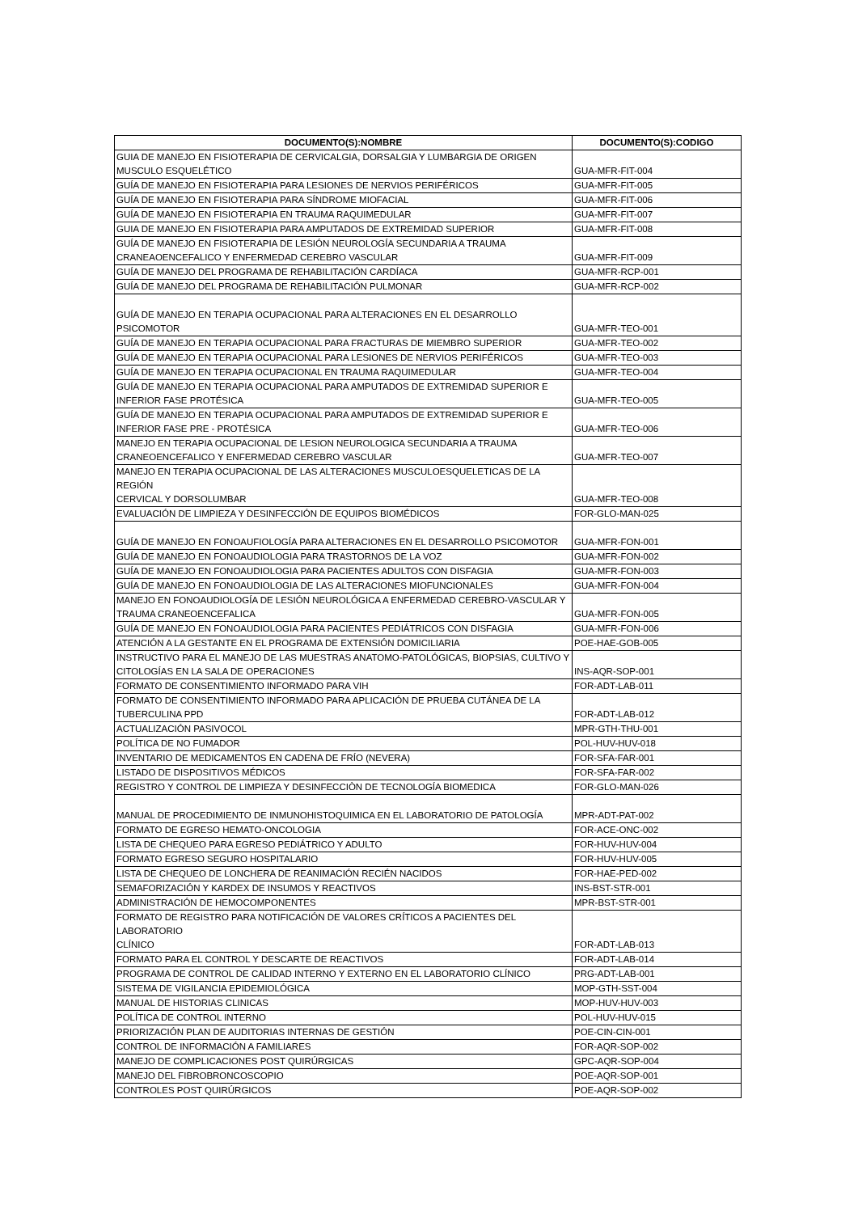| DOCUMENTO(S):NOMBRE | DOCUMENTO(S):CODIGO |
| --- | --- |
| GUIA DE MANEJO EN FISIOTERAPIA DE CERVICALGIA, DORSALGIA Y LUMBARGIA DE ORIGEN MUSCULO ESQUELÉTICO | GUA-MFR-FIT-004 |
| GUÍA DE MANEJO EN FISIOTERAPIA PARA LESIONES DE NERVIOS PERIFÉRICOS | GUA-MFR-FIT-005 |
| GUÍA DE MANEJO EN FISIOTERAPIA PARA SÍNDROME MIOFACIAL | GUA-MFR-FIT-006 |
| GUÍA DE MANEJO EN FISIOTERAPIA EN TRAUMA RAQUIMEDULAR | GUA-MFR-FIT-007 |
| GUIA DE MANEJO EN FISIOTERAPIA PARA AMPUTADOS DE EXTREMIDAD SUPERIOR | GUA-MFR-FIT-008 |
| GUÍA DE MANEJO EN FISIOTERAPIA DE LESIÓN NEUROLOGÍA SECUNDARIA A TRAUMA CRANEAOENCEFALICO Y ENFERMEDAD CEREBRO VASCULAR | GUA-MFR-FIT-009 |
| GUÍA DE MANEJO DEL PROGRAMA DE REHABILITACIÓN CARDÍACA | GUA-MFR-RCP-001 |
| GUÍA DE MANEJO DEL PROGRAMA DE REHABILITACIÓN PULMONAR | GUA-MFR-RCP-002 |
| GUÍA DE MANEJO EN TERAPIA OCUPACIONAL PARA ALTERACIONES EN EL DESARROLLO PSICOMOTOR | GUA-MFR-TEO-001 |
| GUÍA DE MANEJO EN TERAPIA OCUPACIONAL PARA FRACTURAS DE MIEMBRO SUPERIOR | GUA-MFR-TEO-002 |
| GUÍA DE MANEJO EN TERAPIA OCUPACIONAL PARA LESIONES DE NERVIOS PERIFÉRICOS | GUA-MFR-TEO-003 |
| GUÍA DE MANEJO EN TERAPIA OCUPACIONAL EN TRAUMA RAQUIMEDULAR | GUA-MFR-TEO-004 |
| GUÍA DE MANEJO EN TERAPIA OCUPACIONAL PARA AMPUTADOS DE EXTREMIDAD SUPERIOR E INFERIOR FASE PROTÉSICA | GUA-MFR-TEO-005 |
| GUÍA DE MANEJO EN TERAPIA OCUPACIONAL PARA AMPUTADOS DE EXTREMIDAD SUPERIOR E INFERIOR FASE PRE - PROTÉSICA | GUA-MFR-TEO-006 |
| MANEJO EN TERAPIA OCUPACIONAL DE LESION NEUROLOGICA SECUNDARIA A TRAUMA CRANEOENCEFALICO Y ENFERMEDAD CEREBRO VASCULAR | GUA-MFR-TEO-007 |
| MANEJO EN TERAPIA OCUPACIONAL DE LAS ALTERACIONES MUSCULOESQUELETICAS DE LA REGIÓN CERVICAL Y DORSOLUMBAR | GUA-MFR-TEO-008 |
| EVALUACIÓN DE LIMPIEZA Y DESINFECCIÓN DE EQUIPOS BIOMÉDICOS | FOR-GLO-MAN-025 |
| GUÍA DE MANEJO EN FONOAUFIOLOGÍA PARA ALTERACIONES EN EL DESARROLLO PSICOMOTOR | GUA-MFR-FON-001 |
| GUÍA DE MANEJO EN FONOAUDIOLOGIA PARA TRASTORNOS DE LA VOZ | GUA-MFR-FON-002 |
| GUÍA DE MANEJO EN FONOAUDIOLOGIA PARA PACIENTES ADULTOS CON DISFAGIA | GUA-MFR-FON-003 |
| GUÍA DE MANEJO EN FONOAUDIOLOGIA DE LAS ALTERACIONES MIOFUNCIONALES | GUA-MFR-FON-004 |
| MANEJO EN FONOAUDIOLOGÍA DE LESIÓN NEUROLÓGICA A ENFERMEDAD CEREBRO-VASCULAR Y TRAUMA CRANEOENCEFALICA | GUA-MFR-FON-005 |
| GUÍA DE MANEJO EN FONOAUDIOLOGIA PARA PACIENTES PEDIÁTRICOS CON DISFAGIA | GUA-MFR-FON-006 |
| ATENCIÓN A LA GESTANTE EN EL PROGRAMA DE EXTENSIÓN DOMICILIARIA | POE-HAE-GOB-005 |
| INSTRUCTIVO PARA EL MANEJO DE LAS MUESTRAS ANATOMO-PATOLÓGICAS, BIOPSIAS, CULTIVO Y CITOLOGÍAS EN LA SALA DE OPERACIONES | INS-AQR-SOP-001 |
| FORMATO DE CONSENTIMIENTO INFORMADO PARA VIH | FOR-ADT-LAB-011 |
| FORMATO DE CONSENTIMIENTO INFORMADO PARA APLICACIÓN DE PRUEBA CUTÁNEA DE LA TUBERCULINA PPD | FOR-ADT-LAB-012 |
| ACTUALIZACIÓN PASIVOCOL | MPR-GTH-THU-001 |
| POLÍTICA DE NO FUMADOR | POL-HUV-HUV-018 |
| INVENTARIO DE MEDICAMENTOS EN CADENA DE FRÍO (NEVERA) | FOR-SFA-FAR-001 |
| LISTADO DE DISPOSITIVOS MÉDICOS | FOR-SFA-FAR-002 |
| REGISTRO Y CONTROL DE LIMPIEZA Y DESINFECCIÒN DE TECNOLOGÍA BIOMEDICA | FOR-GLO-MAN-026 |
| MANUAL DE PROCEDIMIENTO DE INMUNOHISTOQUIMICA EN EL LABORATORIO DE PATOLOGÍA | MPR-ADT-PAT-002 |
| FORMATO DE EGRESO HEMATO-ONCOLOGIA | FOR-ACE-ONC-002 |
| LISTA DE CHEQUEO PARA EGRESO PEDIÁTRICO Y ADULTO | FOR-HUV-HUV-004 |
| FORMATO EGRESO SEGURO HOSPITALARIO | FOR-HUV-HUV-005 |
| LISTA DE CHEQUEO DE LONCHERA DE REANIMACIÓN RECIÉN NACIDOS | FOR-HAE-PED-002 |
| SEMAFORIZACIÓN Y KARDEX DE INSUMOS Y REACTIVOS | INS-BST-STR-001 |
| ADMINISTRACIÓN DE HEMOCOMPONENTES | MPR-BST-STR-001 |
| FORMATO DE REGISTRO PARA NOTIFICACIÓN DE VALORES CRÍTICOS A PACIENTES DEL LABORATORIO CLÍNICO | FOR-ADT-LAB-013 |
| FORMATO PARA EL CONTROL Y DESCARTE DE REACTIVOS | FOR-ADT-LAB-014 |
| PROGRAMA DE CONTROL DE CALIDAD INTERNO Y EXTERNO EN EL LABORATORIO CLÍNICO | PRG-ADT-LAB-001 |
| SISTEMA DE VIGILANCIA EPIDEMIOLÓGICA | MOP-GTH-SST-004 |
| MANUAL DE HISTORIAS CLINICAS | MOP-HUV-HUV-003 |
| POLÍTICA DE CONTROL INTERNO | POL-HUV-HUV-015 |
| PRIORIZACIÓN PLAN DE AUDITORIAS INTERNAS DE GESTIÓN | POE-CIN-CIN-001 |
| CONTROL DE INFORMACIÓN A FAMILIARES | FOR-AQR-SOP-002 |
| MANEJO DE COMPLICACIONES POST QUIRÚRGICAS | GPC-AQR-SOP-004 |
| MANEJO DEL FIBROBRONCOSCOPIO | POE-AQR-SOP-001 |
| CONTROLES POST QUIRÚRGICOS | POE-AQR-SOP-002 |